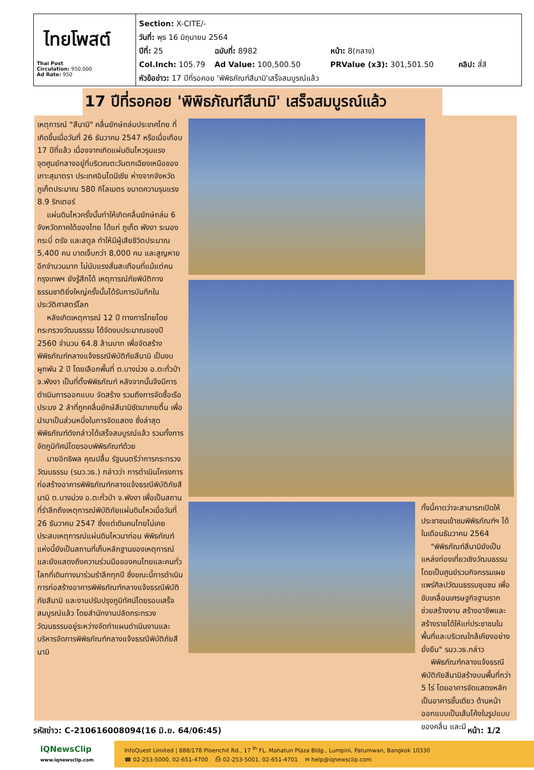ไทยโพสต์
Thai Post
Circulation: 950,000
Ad Rate: 950
Section: X-CITE/-
วันที่: พุธ 16 มิถุนายน 2564
ปีที่: 25 ฉบับที่: 8982 หน้า: 8(กลาง)
Col.Inch: 105.79 Ad Value: 100,500.50 PRValue (x3): 301,501.50 คลิป: สี่สี
หัวข้อข่าว: 17 ปีที่รอคอย 'พิพิธภัณฑ์สึนามิ'เสร็จสมบูรณ์แล้ว
17 ปีที่รอคอย 'พิพิธภัณฑ์สึนามิ' เสร็จสมบูรณ์แล้ว
เหตุการณ์ "สึนามิ" คลื่นยักษ์ถล่มประเทศไทย ที่เกิดขึ้นเมื่อวันที่ 26 ธันวาคม 2547 หรือเมื่อเกือบ 17 ปีที่แล้ว เนื่องจากเกิดแผ่นดินไหวรุนแรง จุดศูนย์กลางอยู่ที่บริเวณตะวันตกเฉียงเหนือของเกาะสุมาตรา ประเทศอินโดนีเซีย ห่างจากจังหวัดภูเก็ตประมาณ 580 กิโลเมตร ขนาดความรุนแรง 8.9 ริกเตอร์
แผ่นดินไหวครั้งนั้นทำให้เกิดคลื่นยักษ์ถล่ม 6 จังหวัดภาคใต้ของไทย ได้แก่ ภูเก็ต พังงา ระนอง กระบี่ ตรัง และสตูล ทำให้มีผู้เสียชีวิตประมาณ 5,400 คน บาดเจ็บกว่า 8,000 คน และสูญหายอีกจำนวนมาก ไม่นับแรงสั่นสะเทือนที่แม้แต่คนกรุงเทพฯ ยังรู้สึกได้ เหตุการณ์ภัยพิบัติทางธรรมชาติยิ่งใหญ่ครั้งนั้นได้รับการบันทึกในประวัติศาสตร์โลก
หลังเกิดเหตุการณ์ 12 ปี ทางการไทยโดยกระทรวงวัฒนธรรม ได้จัดงบประมาณของปี 2560 จำนวน 64.8 ล้านบาท เพื่อจัดสร้างพิพิธภัณฑ์กลางแจ้งธรณีพิบัติภัยสึนามิ เป็นงบผูกพัน 2 ปี โดยเลือกพื้นที่ ต.บางม่วง อ.ตะกั่วป่า จ.พังงา เป็นที่ตั้งพิพิธภัณฑ์ หลังจากนั้นจึงมีการดำเนินการออกแบบ จัดสร้าง รวมถึงการจัดซื้อเรือประมง 2 ลำที่ถูกคลื่นยักษ์สึนามิซัดมาเกยตื้น เพื่อนำมาเป็นส่วนหนึ่งในการจัดแสดง ซึ่งล่าสุดพิพิธภัณฑ์ดังกล่าวได้เสร็จสมบูรณ์แล้ว รวมทั้งการจัดภูมิทัศน์โดยรอบพิพิธภัณฑ์ด้วย
นายอิทธิพล คุณปลื้ม รัฐมนตรีว่าการกระทรวงวัฒนธรรม (รมว.วธ.) กล่าวว่า การดำเนินโครงการก่อสร้างอาคารพิพิธภัณฑ์กลางแจ้งธรณีพิบัติภัยสึนามิ ต.บางม่วง อ.ตะกั่วป่า จ.พังงา เพื่อเป็นสถานที่รำลึกถึงเหตุการณ์พิบัติภัยแผ่นดินไหวเมื่อวันที่ 26 ธันวาคม 2547 ซึ่งแต่เดิมคนไทยไม่เคยประสบเหตุการณ์แผ่นดินไหวมาก่อน พิพิธภัณฑ์แห่งนี้ยังเป็นสถานที่เก็บหลักฐานของเหตุการณ์ และยังแสดงถึงความร่วมมือของคนไทยและคนทั่วโลกที่เดินทางมาร่วมรำลึกทุกปี ซึ่งขณะนี้การดำเนินการก่อสร้างอาคารพิพิธภัณฑ์กลางแจ้งธรณีพิบัติภัยสึนามิ และงานปรับปรุงภูมิทัศน์โดยรอบเสร็จสมบูรณ์แล้ว โดยสำนักงานปลัดกระทรวงวัฒนธรรมอยู่ระหว่างจัดทำแผนดำเนินงานและบริหารจัดการพิพิธภัณฑ์กลางแจ้งธรณีพิบัติภัยสึนามิ
ทั้งนี้คาดว่าจะสามารถเปิดให้ประชาชนเข้าชมพิพิธภัณฑ์ฯ ได้ในเดือนธันวาคม 2564
"พิพิธภัณฑ์สึนามิยังเป็นแหล่งท่องเที่ยวเชิงวัฒนธรรม โดยเป็นศูนย์รวมกิจกรรมเผยแพร่ศิลปวัฒนธรรมชุมชน เพื่อขับเคลื่อนเศรษฐกิจฐานราก ช่วยสร้างงาน สร้างอาชีพและสร้างรายได้ให้แก่ประชาชนในพื้นที่และบริเวณใกล้เคียงอย่างยั่งยืน" รมว.วธ.กล่าว
พิพิธภัณฑ์กลางแจ้งธรณีพิบัติภัยสึนามิสร้างบนพื้นที่กว่า 5 ไร่ โดยอาคารจัดแสดงหลักเป็นอาคารชั้นเดียว ด้านหน้าออกแบบเป็นเส้นโค้งในรูปแบบของคลื่น และมี
รหัสข่าว: C-210616008094(16 มิ.ย. 64/06:45) หน้า: 1/2
iQNewsClip
www.iqnewsclip.com
InfoQuest Limited | 888/178 Ploenchit Rd., 17 <sup>th</sup> FL. Mahatun Plaza Bldg., Lumpini, Patumwan, Bangkok 10330
☎ 02-253-5000, 02-651-4700 ⎙ 02-253-5001, 02-651-4701 ✉ help@iqnewsclip.com